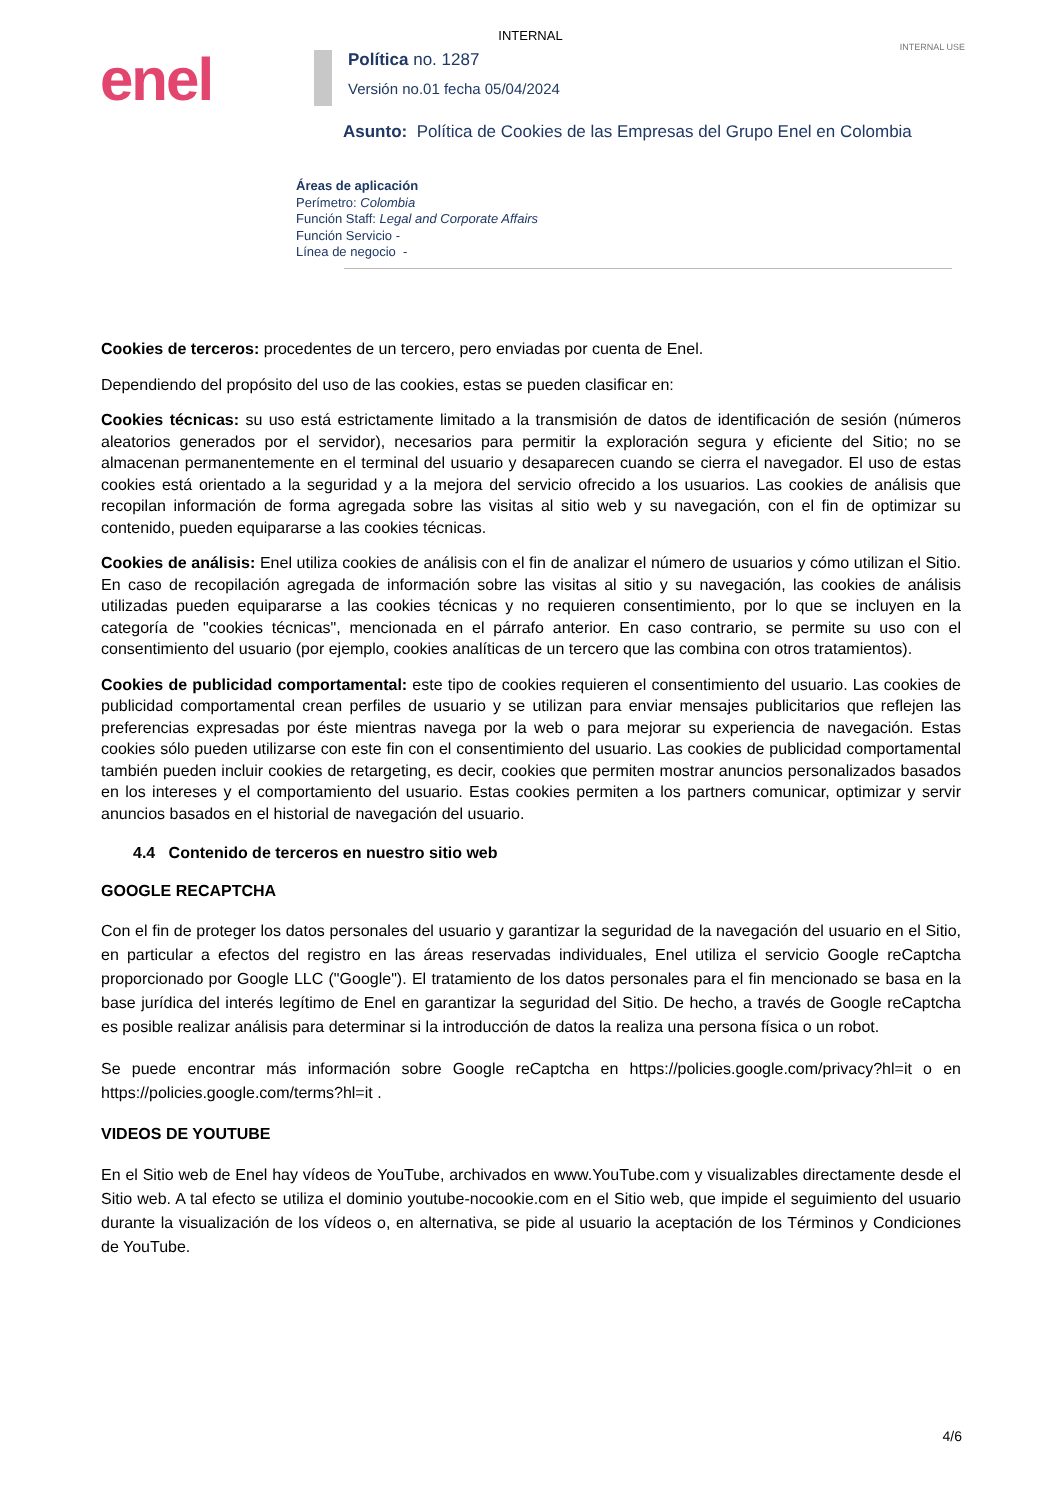INTERNAL
INTERNAL USE enel
Política no. 1287
Versión no.01 fecha 05/04/2024
Asunto: Política de Cookies de las Empresas del Grupo Enel en Colombia
Áreas de aplicación
Perímetro: Colombia
Función Staff: Legal and Corporate Affairs
Función Servicio -
Línea de negocio -
Cookies de terceros: procedentes de un tercero, pero enviadas por cuenta de Enel.
Dependiendo del propósito del uso de las cookies, estas se pueden clasificar en:
Cookies técnicas: su uso está estrictamente limitado a la transmisión de datos de identificación de sesión (números aleatorios generados por el servidor), necesarios para permitir la exploración segura y eficiente del Sitio; no se almacenan permanentemente en el terminal del usuario y desaparecen cuando se cierra el navegador. El uso de estas cookies está orientado a la seguridad y a la mejora del servicio ofrecido a los usuarios. Las cookies de análisis que recopilan información de forma agregada sobre las visitas al sitio web y su navegación, con el fin de optimizar su contenido, pueden equipararse a las cookies técnicas.
Cookies de análisis: Enel utiliza cookies de análisis con el fin de analizar el número de usuarios y cómo utilizan el Sitio. En caso de recopilación agregada de información sobre las visitas al sitio y su navegación, las cookies de análisis utilizadas pueden equipararse a las cookies técnicas y no requieren consentimiento, por lo que se incluyen en la categoría de "cookies técnicas", mencionada en el párrafo anterior. En caso contrario, se permite su uso con el consentimiento del usuario (por ejemplo, cookies analíticas de un tercero que las combina con otros tratamientos).
Cookies de publicidad comportamental: este tipo de cookies requieren el consentimiento del usuario. Las cookies de publicidad comportamental crean perfiles de usuario y se utilizan para enviar mensajes publicitarios que reflejen las preferencias expresadas por éste mientras navega por la web o para mejorar su experiencia de navegación. Estas cookies sólo pueden utilizarse con este fin con el consentimiento del usuario. Las cookies de publicidad comportamental también pueden incluir cookies de retargeting, es decir, cookies que permiten mostrar anuncios personalizados basados en los intereses y el comportamiento del usuario. Estas cookies permiten a los partners comunicar, optimizar y servir anuncios basados en el historial de navegación del usuario.
4.4 Contenido de terceros en nuestro sitio web
GOOGLE RECAPTCHA
Con el fin de proteger los datos personales del usuario y garantizar la seguridad de la navegación del usuario en el Sitio, en particular a efectos del registro en las áreas reservadas individuales, Enel utiliza el servicio Google reCaptcha proporcionado por Google LLC ("Google"). El tratamiento de los datos personales para el fin mencionado se basa en la base jurídica del interés legítimo de Enel en garantizar la seguridad del Sitio. De hecho, a través de Google reCaptcha es posible realizar análisis para determinar si la introducción de datos la realiza una persona física o un robot.
Se puede encontrar más información sobre Google reCaptcha en https://policies.google.com/privacy?hl=it o en https://policies.google.com/terms?hl=it .
VIDEOS DE YOUTUBE
En el Sitio web de Enel hay vídeos de YouTube, archivados en www.YouTube.com y visualizables directamente desde el Sitio web. A tal efecto se utiliza el dominio youtube-nocookie.com en el Sitio web, que impide el seguimiento del usuario durante la visualización de los vídeos o, en alternativa, se pide al usuario la aceptación de los Términos y Condiciones de YouTube.
4/6